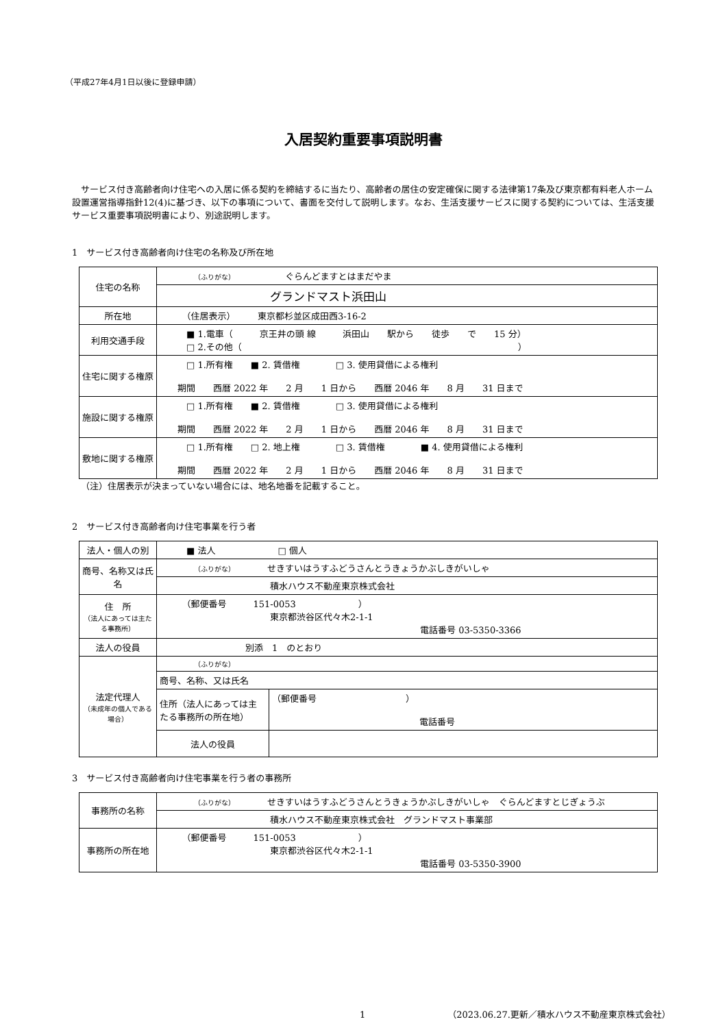（平成27年4月1日以後に登録申請）
入居契約重要事項説明書
サービス付き高齢者向け住宅への入居に係る契約を締結するに当たり、高齢者の居住の安定確保に関する法律第17条及び東京都有料老人ホーム設置運営指導指針12(4)に基づき、以下の事項について、書面を交付して説明します。なお、生活支援サービスに関する契約については、生活支援サービス重要事項説明書により、別途説明します。
1　サービス付き高齢者向け住宅の名称及び所在地
| 住宅の名称 | （ふりがな） ぐらんどますとはまだやま |
| | グランドマスト浜田山 |
| 所在地 | （住居表示） 東京都杉並区成田西3-16-2 |
| 利用交通手段 | ■ 1.電車（ 京王井の頭 線 浜田山 駅から 徒歩 で 15 分） □ 2.その他（ ） |
| 住宅に関する権原 | □ 1.所有権 ■ 2. 賃借権 □ 3. 使用貸借による権利 期間 西暦 2022 年 2 月 1 日から 西暦 2046 年 8 月 31 日まで |
| 施設に関する権原 | □ 1.所有権 ■ 2. 賃借権 □ 3. 使用貸借による権利 期間 西暦 2022 年 2 月 1 日から 西暦 2046 年 8 月 31 日まで |
| 敷地に関する権原 | □ 1.所有権 □ 2. 地上権 □ 3. 賃借権 ■ 4. 使用貸借による権利 期間 西暦 2022 年 2 月 1 日から 西暦 2046 年 8 月 31 日まで |
（注）住居表示が決まっていない場合には、地名地番を記載すること。
2　サービス付き高齢者向け住宅事業を行う者
| 法人・個人の別 | ■ 法人 □ 個人 | |
| 商号、名称又は氏名 | （ふりがな） せきすいはうすふどうさんとうきょうかぶしきがいしゃ | |
| | 積水ハウス不動産東京株式会社 | |
| 住 所 （法人にあっては主たる事務所） | （郵便番号 151-0053 ） 東京都渋谷区代々木2-1-1 電話番号 03-5350-3366 | |
| 法人の役員 | 別添 1 のとおり | |
| 法定代理人 （未成年の個人である場合） | （ふりがな） | |
| | 商号、名称、又は氏名 | |
| | 住所（法人にあっては主たる事務所の所在地） | （郵便番号 ） 電話番号 |
| | 法人の役員 | |
3　サービス付き高齢者向け住宅事業を行う者の事務所
| 事務所の名称 | （ふりがな） せきすいはうすふどうさんとうきょうかぶしきがいしゃ ぐらんどますとじぎょうぶ |
| | 積水ハウス不動産東京株式会社 グランドマスト事業部 |
| 事務所の所在地 | （郵便番号 151-0053 ） 東京都渋谷区代々木2-1-1 電話番号 03-5350-3900 |
1 （2023.06.27.更新／積水ハウス不動産東京株式会社）